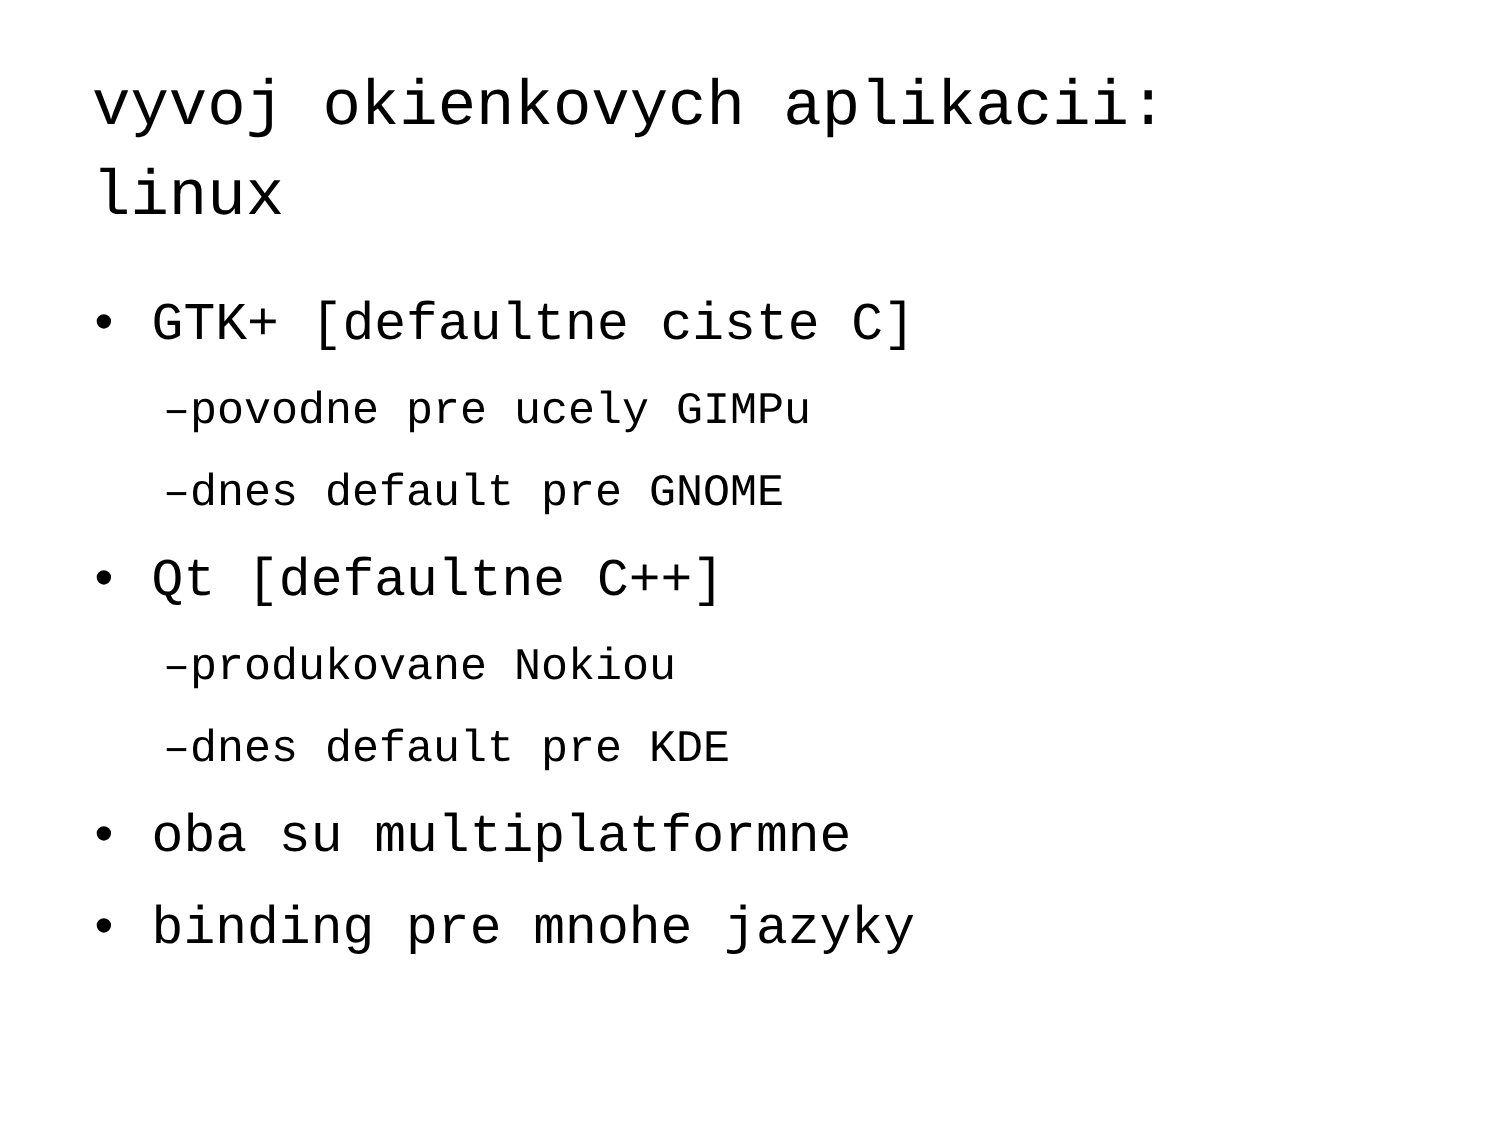vyvoj okienkovych aplikacii:
linux
• GTK+ [defaultne ciste C]
–povodne pre ucely GIMPu
–dnes default pre GNOME
• Qt [defaultne C++]
–produkovane Nokiou
–dnes default pre KDE
• oba su multiplatformne
• binding pre mnohe jazyky